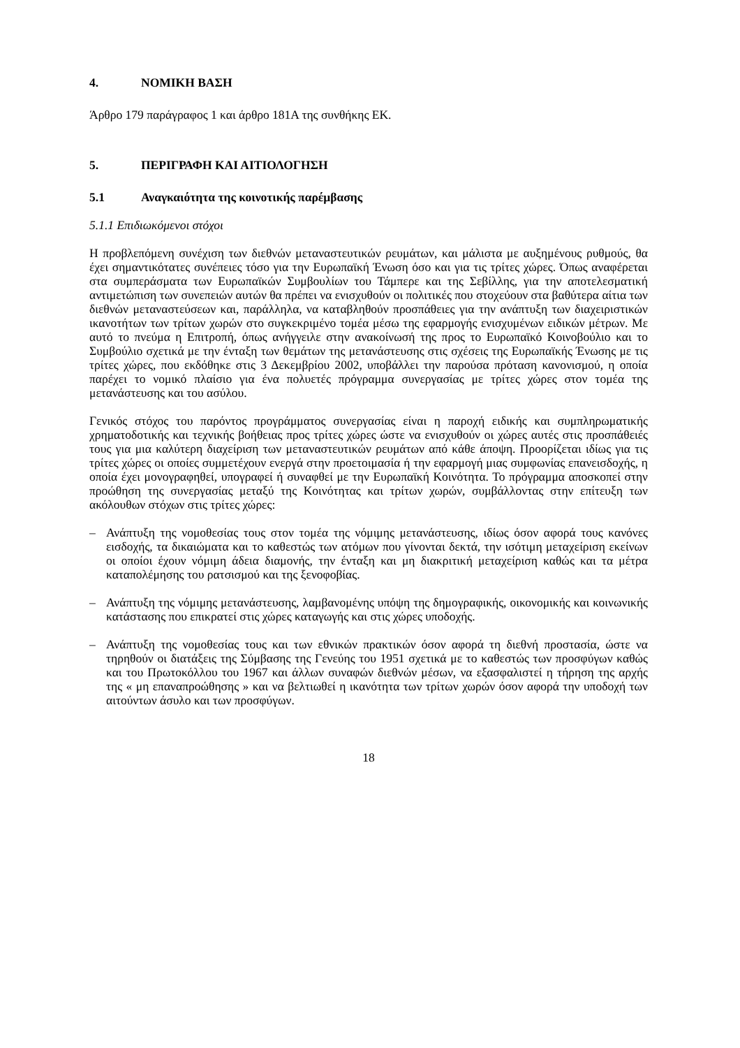4. ΝΟΜΙΚΗ ΒΑΣΗ
Άρθρο 179 παράγραφος 1 και άρθρο 181Α της συνθήκης ΕΚ.
5. ΠΕΡΙΓΡΑΦΗ ΚΑΙ ΑΙΤΙΟΛΟΓΗΣΗ
5.1 Αναγκαιότητα της κοινοτικής παρέμβασης
5.1.1 Επιδιωκόμενοι στόχοι
Η προβλεπόμενη συνέχιση των διεθνών μεταναστευτικών ρευμάτων, και μάλιστα με αυξημένους ρυθμούς, θα έχει σημαντικότατες συνέπειες τόσο για την Ευρωπαϊκή Ένωση όσο και για τις τρίτες χώρες. Όπως αναφέρεται στα συμπεράσματα των Ευρωπαϊκών Συμβουλίων του Τάμπερε και της Σεβίλλης, για την αποτελεσματική αντιμετώπιση των συνεπειών αυτών θα πρέπει να ενισχυθούν οι πολιτικές που στοχεύουν στα βαθύτερα αίτια των διεθνών μεταναστεύσεων και, παράλληλα, να καταβληθούν προσπάθειες για την ανάπτυξη των διαχειριστικών ικανοτήτων των τρίτων χωρών στο συγκεκριμένο τομέα μέσω της εφαρμογής ενισχυμένων ειδικών μέτρων. Με αυτό το πνεύμα η Επιτροπή, όπως ανήγγειλε στην ανακοίνωσή της προς το Ευρωπαϊκό Κοινοβούλιο και το Συμβούλιο σχετικά με την ένταξη των θεμάτων της μετανάστευσης στις σχέσεις της Ευρωπαϊκής Ένωσης με τις τρίτες χώρες, που εκδόθηκε στις 3 Δεκεμβρίου 2002, υποβάλλει την παρούσα πρόταση κανονισμού, η οποία παρέχει το νομικό πλαίσιο για ένα πολυετές πρόγραμμα συνεργασίας με τρίτες χώρες στον τομέα της μετανάστευσης και του ασύλου.
Γενικός στόχος του παρόντος προγράμματος συνεργασίας είναι η παροχή ειδικής και συμπληρωματικής χρηματοδοτικής και τεχνικής βοήθειας προς τρίτες χώρες ώστε να ενισχυθούν οι χώρες αυτές στις προσπάθειές τους για μια καλύτερη διαχείριση των μεταναστευτικών ρευμάτων από κάθε άποψη. Προορίζεται ιδίως για τις τρίτες χώρες οι οποίες συμμετέχουν ενεργά στην προετοιμασία ή την εφαρμογή μιας συμφωνίας επανεισδοχής, η οποία έχει μονογραφηθεί, υπογραφεί ή συναφθεί με την Ευρωπαϊκή Κοινότητα. Το πρόγραμμα αποσκοπεί στην προώθηση της συνεργασίας μεταξύ της Κοινότητας και τρίτων χωρών, συμβάλλοντας στην επίτευξη των ακόλουθων στόχων στις τρίτες χώρες:
– Ανάπτυξη της νομοθεσίας τους στον τομέα της νόμιμης μετανάστευσης, ιδίως όσον αφορά τους κανόνες εισδοχής, τα δικαιώματα και το καθεστώς των ατόμων που γίνονται δεκτά, την ισότιμη μεταχείριση εκείνων οι οποίοι έχουν νόμιμη άδεια διαμονής, την ένταξη και μη διακριτική μεταχείριση καθώς και τα μέτρα καταπολέμησης του ρατσισμού και της ξενοφοβίας.
– Ανάπτυξη της νόμιμης μετανάστευσης, λαμβανομένης υπόψη της δημογραφικής, οικονομικής και κοινωνικής κατάστασης που επικρατεί στις χώρες καταγωγής και στις χώρες υποδοχής.
– Ανάπτυξη της νομοθεσίας τους και των εθνικών πρακτικών όσον αφορά τη διεθνή προστασία, ώστε να τηρηθούν οι διατάξεις της Σύμβασης της Γενεύης του 1951 σχετικά με το καθεστώς των προσφύγων καθώς και του Πρωτοκόλλου του 1967 και άλλων συναφών διεθνών μέσων, να εξασφαλιστεί η τήρηση της αρχής της « μη επαναπροώθησης » και να βελτιωθεί η ικανότητα των τρίτων χωρών όσον αφορά την υποδοχή των αιτούντων άσυλο και των προσφύγων.
18